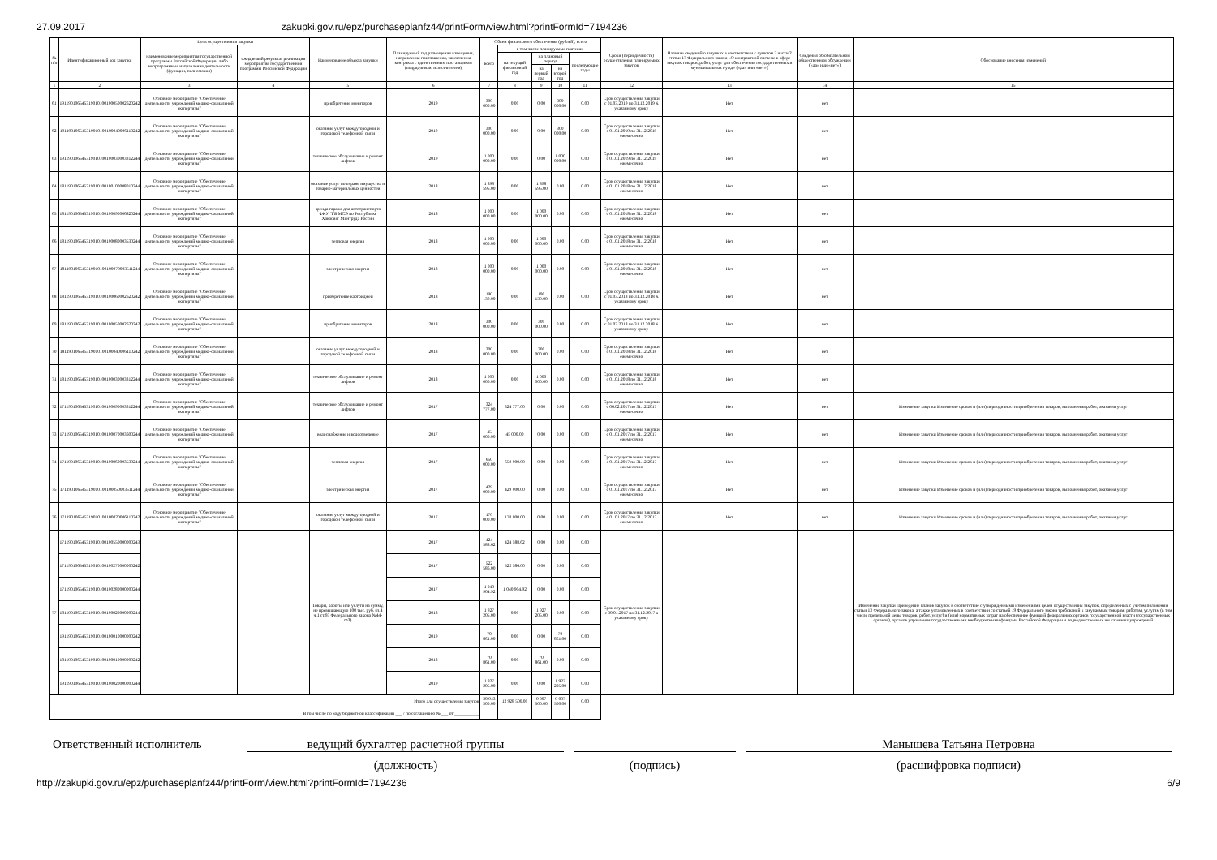27.09.2017 zakupki.gov.ru/epz/purchaseplanfz44/printForm/view.html?printFormId=7194236
| № п/п | Идентификационный код закупки | Цель осуществления закупки | | Наименование объекта закупки | Планируемый год размещения извещения, направления приглашения, заключения контракта с единственным поставщиком (подрядчиком, исполнителем) | Объем финансового обеспечения (рублей), всего | | | | | Сроки (периодичность) осуществления планируемых закупок | Наличие сведений о закупках в соответствии с пунктом 7 части 2 статьи 17 Федерального закона «О контрактной системе в сфере закупок товаров, работ, услуг для обеспечения государственных и муниципальных нужд» («да» или «нет») | Сведения об обязательном общественном обсуждении («да» или «нет») | Обоснование внесения изменений |
| --- | --- | --- | --- | --- | --- | --- | --- | --- | --- | --- | --- | --- | --- | --- |
| | | наименование мероприятия государственной программы Российской Федерации либо непрограммные направления деятельности (функции, полномочия) | ожидаемый результат реализации мероприятия государственной программы Российской Федерации | | | всего | в том числе планируемые платежи | | | | | | | |
| | | | | | | | на текущий финансовый год | на плановый период | | последующие годы | | | | |
| | | | | | | | | на первый год | на второй год | | | | | |
| 1 | 2 | 3 | 4 | 5 | 6 | 7 | 8 | 9 | 10 | 11 | 12 | 13 | 14 | 15 |
| 61 | 191190106545319010100100050002620242 | Основное мероприятие "Обеспечение деятельности учреждений медико-социальной экспертизы" | | приобретение мониторов | 2019 | 300 000.00 | 0.00 | 0.00 | 300 000.00 | 0.00 | Срок осуществления закупки с 01.03.2019 по 31.12.2019 К указанному сроку | Нет | нет | |
| 62 | 191190106545319010100100040006110242 | Основное мероприятие "Обеспечение деятельности учреждений медико-социальной экспертизы" | | оказание услуг междугородной и городской телефонной связи | 2019 | 300 000.00 | 0.00 | 0.00 | 300 000.00 | 0.00 | Срок осуществления закупки с 01.01.2019 по 31.12.2019 ежемесячно | Нет | нет | |
| 63 | 191190106545319010100100030003312244 | Основное мероприятие "Обеспечение деятельности учреждений медико-социальной экспертизы" | | техническое обслуживание и ремонт лифтов | 2019 | 1 000 000.00 | 0.00 | 0.00 | 1 000 000.00 | 0.00 | Срок осуществления закупки с 01.01.2019 по 31.12.2019 ежемесячно | Нет | нет | |
| 64 | 181190106545319010100100100008010244 | Основное мероприятие "Обеспечение деятельности учреждений медико-социальной экспертизы" | | оказание услуг по охране имущества и товарно-материальных ценностей | 2018 | 1 898 595.00 | 0.00 | 1 898 595.00 | 0.00 | 0.00 | Срок осуществления закупки с 01.01.2018 по 31.12.2018 ежемесячно | Нет | нет | |
| 65 | 181190106545319010100100090006820244 | Основное мероприятие "Обеспечение деятельности учреждений медико-социальной экспертизы" | | аренда гаража для автотранспорта ФКУ "ГБ МСЭ по Республике Хакасия" Минтруда России | 2018 | 1 000 000.00 | 0.00 | 1 000 000.00 | 0.00 | 0.00 | Срок осуществления закупки с 01.01.2018 по 31.12.2018 ежемесячно | Нет | нет | |
| 66 | 181190106545319010100100080003530244 | Основное мероприятие "Обеспечение деятельности учреждений медико-социальной экспертизы" | | тепловая энергия | 2018 | 1 000 000.00 | 0.00 | 1 000 000.00 | 0.00 | 0.00 | Срок осуществления закупки с 01.01.2018 по 31.12.2018 ежемесячно | Нет | нет | |
| 67 | 181190106545319010100100070003511244 | Основное мероприятие "Обеспечение деятельности учреждений медико-социальной экспертизы" | | электрическая энергия | 2018 | 1 000 000.00 | 0.00 | 1 000 000.00 | 0.00 | 0.00 | Срок осуществления закупки с 01.01.2018 по 31.12.2018 ежемесячно | Нет | нет | |
| 68 | 181190106545319010100100060002620242 | Основное мероприятие "Обеспечение деятельности учреждений медико-социальной экспертизы" | | приобретение картриджей | 2018 | 190 139.00 | 0.00 | 190 139.00 | 0.00 | 0.00 | Срок осуществления закупки с 01.03.2018 по 31.12.2018 К указанному сроку | Нет | нет | |
| 69 | 181190106545319010100100050002620242 | Основное мероприятие "Обеспечение деятельности учреждений медико-социальной экспертизы" | | приобретение мониторов | 2018 | 300 000.00 | 0.00 | 300 000.00 | 0.00 | 0.00 | Срок осуществления закупки с 01.03.2018 по 31.12.2018 К указанному сроку | Нет | нет | |
| 70 | 181190106545319010100100040006110242 | Основное мероприятие "Обеспечение деятельности учреждений медико-социальной экспертизы" | | оказание услуг междугородной и городской телефонной связи | 2018 | 300 000.00 | 0.00 | 300 000.00 | 0.00 | 0.00 | Срок осуществления закупки с 01.01.2018 по 31.12.2018 ежемесячно | Нет | нет | |
| 71 | 181190106545319010100100030003312244 | Основное мероприятие "Обеспечение деятельности учреждений медико-социальной экспертизы" | | техническое обслуживание и ремонт лифтов | 2018 | 1 000 000.00 | 0.00 | 1 000 000.00 | 0.00 | 0.00 | Срок осуществления закупки с 01.01.2018 по 31.12.2018 ежемесячно | Нет | нет | |
| 72 | 171190106545319010100100090003312244 | Основное мероприятие "Обеспечение деятельности учреждений медико-социальной экспертизы" | | техническое обслуживание и ремонт лифтов | 2017 | 324 777.00 | 324 777.00 | 0.00 | 0.00 | 0.00 | Срок осуществления закупки с 06.02.2017 по 31.12.2017 ежемесячно | Нет | нет | Изменение закупки Изменение сроков и (или) периодичности приобретения товаров, выполнения работ, оказания услуг |
| 73 | 171190106545319010100100070003600244 | Основное мероприятие "Обеспечение деятельности учреждений медико-социальной экспертизы" | | водоснабжение и водоотведение | 2017 | 45 000.00 | 45 000.00 | 0.00 | 0.00 | 0.00 | Срок осуществления закупки с 01.01.2017 по 31.12.2017 ежемесячно | Нет | нет | Изменение закупки Изменение сроков и (или) периодичности приобретения товаров, выполнения работ, оказания услуг |
| 74 | 171190106545319010100100060003530244 | Основное мероприятие "Обеспечение деятельности учреждений медико-социальной экспертизы" | | тепловая энергия | 2017 | 650 000.00 | 650 000.00 | 0.00 | 0.00 | 0.00 | Срок осуществления закупки с 01.01.2017 по 31.12.2017 ежемесячно | Нет | нет | Изменение закупки Изменение сроков и (или) периодичности приобретения товаров, выполнения работ, оказания услуг |
| 75 | 171190106545319010100100050003511244 | Основное мероприятие "Обеспечение деятельности учреждений медико-социальной экспертизы" | | электрическая энергия | 2017 | 429 000.00 | 429 000.00 | 0.00 | 0.00 | 0.00 | Срок осуществления закупки с 01.01.2017 по 31.12.2017 ежемесячно | Нет | нет | Изменение закупки Изменение сроков и (или) периодичности приобретения товаров, выполнения работ, оказания услуг |
| 76 | 171190106545319010100100020006110242 | Основное мероприятие "Обеспечение деятельности учреждений медико-социальной экспертизы" | | оказание услуг междугородной и городской телефонной связи | 2017 | 170 000.00 | 170 000.00 | 0.00 | 0.00 | 0.00 | Срок осуществления закупки с 01.01.2017 по 31.12.2017 ежемесячно | Нет | нет | Изменение закупки Изменение сроков и (или) периодичности приобретения товаров, выполнения работ, оказания услуг |
| 77 | 171190106545319010100100550000000243 | | | Товары, работы или услуги на сумму, не превышающую 100 тыс. руб. (п.4 ч.1 ст.93 Федерального закона №44-ФЗ) | 2017 | 424 588.62 | 424 588.62 | 0.00 | 0.00 | 0.00 | Срок осуществления закупки с 30.01.2017 по 31.12.2017 к указанному сроку | | | Изменение закупки Приведение планов закупок в соответствие с утвержденными изменениями целей осуществления закупок, определенных с учетом положений статьи 13 Федерального закона, а также установленных в соответствии со статьей 19 Федерального закона требований к закупаемым товарам, работам, услугам (в том числе предельной цены товаров, работ, услуг) и (или) нормативных затрат на обеспечение функций федеральных органов государственной власти (государственных органов), органов управления государственными внебюджетными фондами Российской Федерации и подведомственных им казенных учреждений |
| | 171190106545319010100100270000000242 | | | | 2017 | 522 586.00 | 522 586.00 | 0.00 | 0.00 | 0.00 | | | | |
| | 171190106545319010100100280000000244 | | | | 2017 | 1 040 904.92 | 1 040 904.92 | 0.00 | 0.00 | 0.00 | | | | |
| | 181190106545319010100100020000000244 | | | | 2018 | 1 927 205.00 | 0.00 | 1 927 205.00 | 0.00 | 0.00 | | | | |
| | 191190106545319010100100010000000242 | | | | 2019 | 70 861.00 | 0.00 | 0.00 | 70 861.00 | 0.00 | | | | |
| | 181190106545319010100100010000000242 | | | | 2018 | 70 861.00 | 0.00 | 70 861.00 | 0.00 | 0.00 | | | | |
| | 191190106545319010100100020000000244 | | | | 2019 | 1 927 205.00 | 0.00 | 0.00 | 1 927 205.00 | 0.00 | | | | |
| Итого для осуществления закупок | | | | | | 30 943 500.00 | 12 928 500.00 | 9 007 500.00 | 9 007 500.00 | 0.00 | | | | |
| В том числе по коду бюджетной классификации ___ / по соглашению № ___ от ___________ | | | | | | | | | | | | | | |
Ответственный исполнитель ведущий бухгалтер расчетной группы
(должность)
(подпись)
Манышева Татьяна Петровна
(расшифровка подписи)
http://zakupki.gov.ru/epz/purchaseplanfz44/printForm/view.html?printFormId=7194236 6/9